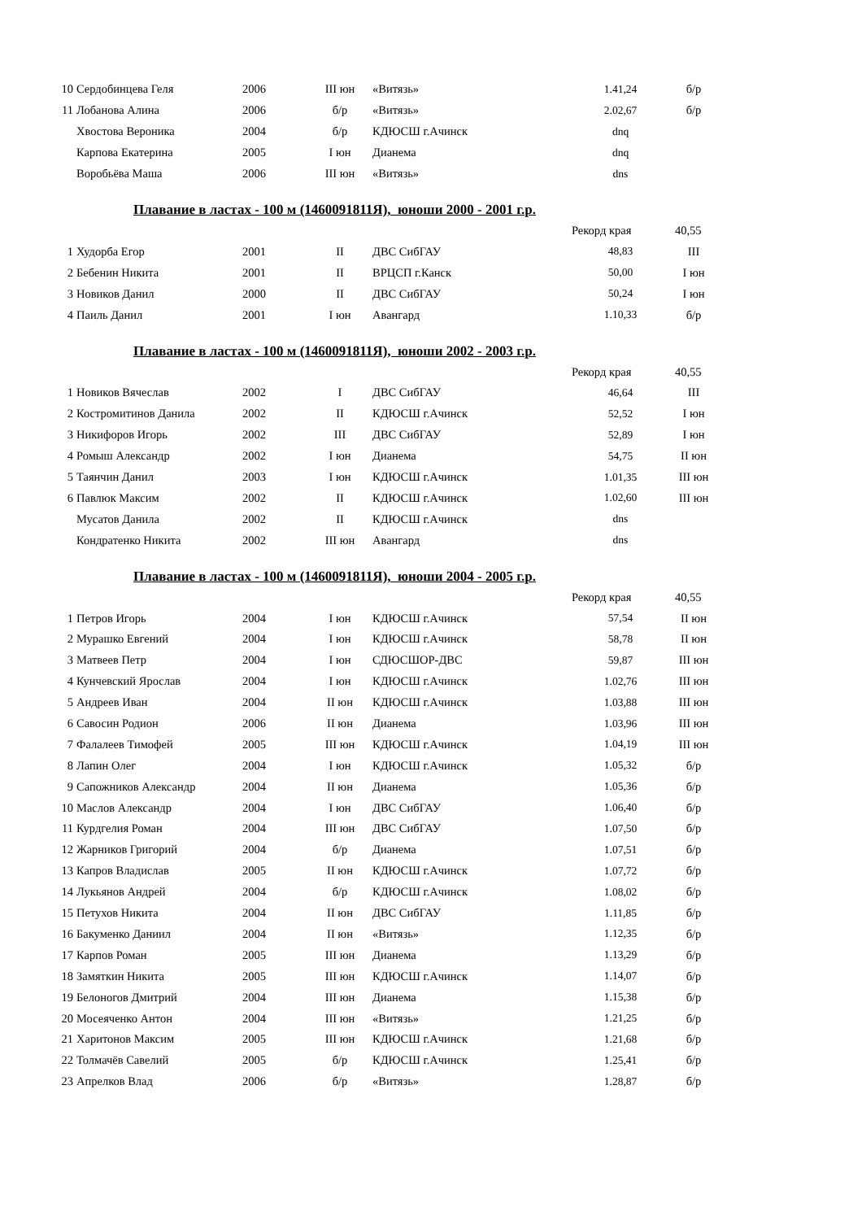| 10 | Сердобинцева Геля | 2006 | III юн | «Витязь» | 1.41,24 | б/р |
| 11 | Лобанова Алина | 2006 | б/р | «Витязь» | 2.02,67 | б/р |
| | Хвостова Вероника | 2004 | б/р | КДЮСШ г.Ачинск | dnq | |
| | Карпова Екатерина | 2005 | I юн | Дианема | dnq | |
| | Воробьёва Маша | 2006 | III юн | «Витязь» | dns | |
Плавание в ластах - 100 м (1460091811Я), юноши 2000 - 2001 г.р.
Рекорд края 40,55
| 1 | Худорба Егор | 2001 | II | ДВС СибГАУ | 48,83 | III |
| 2 | Бебенин Никита | 2001 | II | ВРЦСП г.Канск | 50,00 | I юн |
| 3 | Новиков Данил | 2000 | II | ДВС СибГАУ | 50,24 | I юн |
| 4 | Паиль Данил | 2001 | I юн | Авангард | 1.10,33 | б/р |
Плавание в ластах - 100 м (1460091811Я), юноши 2002 - 2003 г.р.
Рекорд края 40,55
| 1 | Новиков Вячеслав | 2002 | I | ДВС СибГАУ | 46,64 | III |
| 2 | Костромитинов Данила | 2002 | II | КДЮСШ г.Ачинск | 52,52 | I юн |
| 3 | Никифоров Игорь | 2002 | III | ДВС СибГАУ | 52,89 | I юн |
| 4 | Ромыш Александр | 2002 | I юн | Дианема | 54,75 | II юн |
| 5 | Таянчин Данил | 2003 | I юн | КДЮСШ г.Ачинск | 1.01,35 | III юн |
| 6 | Павлюк Максим | 2002 | II | КДЮСШ г.Ачинск | 1.02,60 | III юн |
| | Мусатов Данила | 2002 | II | КДЮСШ г.Ачинск | dns | |
| | Кондратенко Никита | 2002 | III юн | Авангард | dns | |
Плавание в ластах - 100 м (1460091811Я), юноши 2004 - 2005 г.р.
Рекорд края 40,55
| 1 | Петров Игорь | 2004 | I юн | КДЮСШ г.Ачинск | 57,54 | II юн |
| 2 | Мурашко Евгений | 2004 | I юн | КДЮСШ г.Ачинск | 58,78 | II юн |
| 3 | Матвеев Петр | 2004 | I юн | СДЮСШОР-ДВС | 59,87 | III юн |
| 4 | Кунчевский Ярослав | 2004 | I юн | КДЮСШ г.Ачинск | 1.02,76 | III юн |
| 5 | Андреев Иван | 2004 | II юн | КДЮСШ г.Ачинск | 1.03,88 | III юн |
| 6 | Савосин Родион | 2006 | II юн | Дианема | 1.03,96 | III юн |
| 7 | Фалалеев Тимофей | 2005 | III юн | КДЮСШ г.Ачинск | 1.04,19 | III юн |
| 8 | Лапин Олег | 2004 | I юн | КДЮСШ г.Ачинск | 1.05,32 | б/р |
| 9 | Сапожников Александр | 2004 | II юн | Дианема | 1.05,36 | б/р |
| 10 | Маслов Александр | 2004 | I юн | ДВС СибГАУ | 1.06,40 | б/р |
| 11 | Курдгелия Роман | 2004 | III юн | ДВС СибГАУ | 1.07,50 | б/р |
| 12 | Жарников Григорий | 2004 | б/р | Дианема | 1.07,51 | б/р |
| 13 | Капров Владислав | 2005 | II юн | КДЮСШ г.Ачинск | 1.07,72 | б/р |
| 14 | Лукьянов Андрей | 2004 | б/р | КДЮСШ г.Ачинск | 1.08,02 | б/р |
| 15 | Петухов Никита | 2004 | II юн | ДВС СибГАУ | 1.11,85 | б/р |
| 16 | Бакуменко Даниил | 2004 | II юн | «Витязь» | 1.12,35 | б/р |
| 17 | Карпов Роман | 2005 | III юн | Дианема | 1.13,29 | б/р |
| 18 | Замяткин Никита | 2005 | III юн | КДЮСШ г.Ачинск | 1.14,07 | б/р |
| 19 | Белоногов Дмитрий | 2004 | III юн | Дианема | 1.15,38 | б/р |
| 20 | Мосеяченко Антон | 2004 | III юн | «Витязь» | 1.21,25 | б/р |
| 21 | Харитонов Максим | 2005 | III юн | КДЮСШ г.Ачинск | 1.21,68 | б/р |
| 22 | Толмачёв Савелий | 2005 | б/р | КДЮСШ г.Ачинск | 1.25,41 | б/р |
| 23 | Апрелков Влад | 2006 | б/р | «Витязь» | 1.28,87 | б/р |